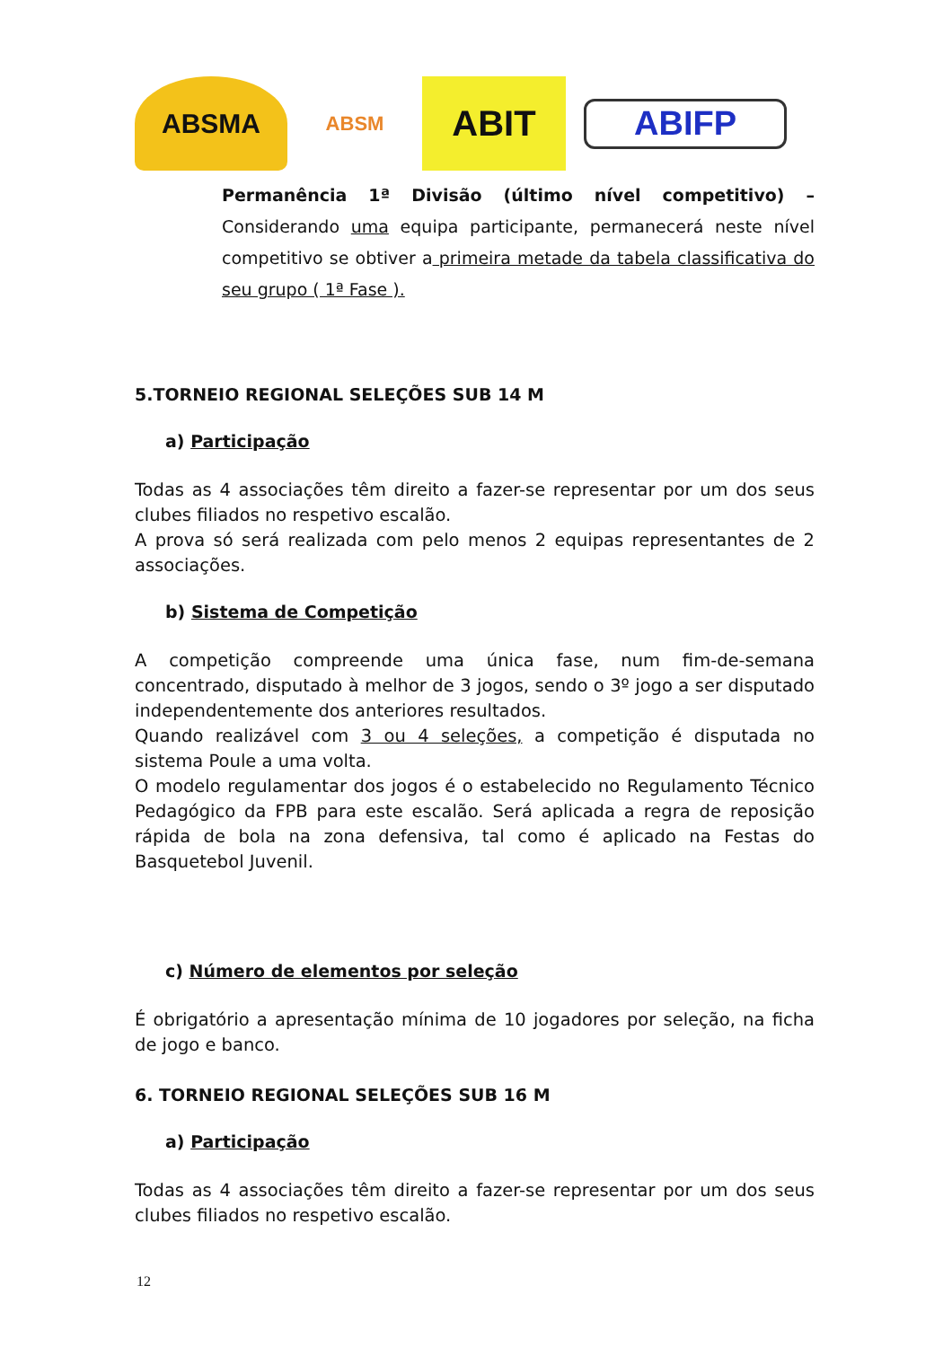ABSMA
ABSM
ABIT
ABIFP
Permanência 1ª Divisão (último nível competitivo) – Considerando uma equipa participante, permanecerá neste nível competitivo se obtiver a primeira metade da tabela classificativa do seu grupo ( 1ª Fase ).
5.TORNEIO REGIONAL SELEÇÕES SUB 14 M
a) Participação
Todas as 4 associações têm direito a fazer-se representar por um dos seus clubes filiados no respetivo escalão.
A prova só será realizada com pelo menos 2 equipas representantes de 2 associações.
b) Sistema de Competição
A competição compreende uma única fase, num fim-de-semana concentrado, disputado à melhor de 3 jogos, sendo o 3º jogo a ser disputado independentemente dos anteriores resultados.
Quando realizável com 3 ou 4 seleções, a competição é disputada no sistema Poule a uma volta.
O modelo regulamentar dos jogos é o estabelecido no Regulamento Técnico Pedagógico da FPB para este escalão. Será aplicada a regra de reposição rápida de bola na zona defensiva, tal como é aplicado na Festas do Basquetebol Juvenil.
c) Número de elementos por seleção
É obrigatório a apresentação mínima de 10 jogadores por seleção, na ficha de jogo e banco.
6. TORNEIO REGIONAL SELEÇÕES SUB 16 M
a) Participação
Todas as 4 associações têm direito a fazer-se representar por um dos seus clubes filiados no respetivo escalão.
12